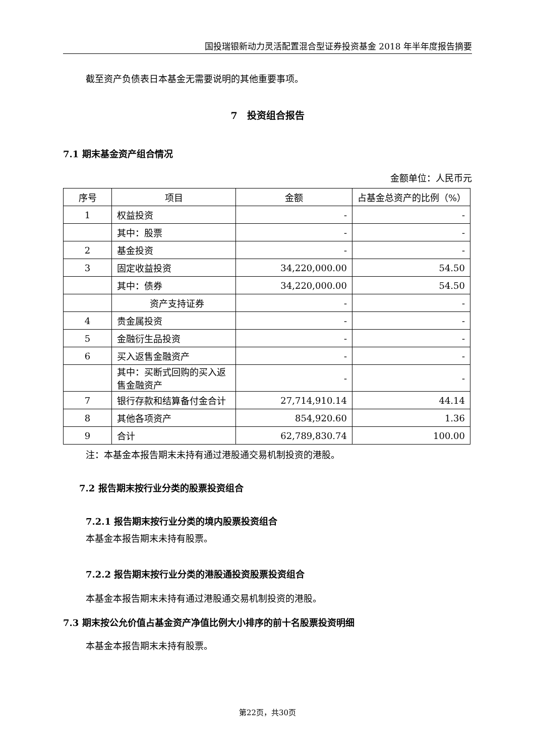国投瑞银新动力灵活配置混合型证券投资基金 2018 年半年度报告摘要
截至资产负债表日本基金无需要说明的其他重要事项。
7　投资组合报告
7.1 期末基金资产组合情况
金额单位：人民币元
| 序号 | 项目 | 金额 | 占基金总资产的比例（%） |
| --- | --- | --- | --- |
| 1 | 权益投资 | - | - |
| | 其中：股票 | - | - |
| 2 | 基金投资 | - | - |
| 3 | 固定收益投资 | 34,220,000.00 | 54.50 |
| | 其中：债券 | 34,220,000.00 | 54.50 |
| | 资产支持证券 | - | - |
| 4 | 贵金属投资 | - | - |
| 5 | 金融衍生品投资 | - | - |
| 6 | 买入返售金融资产 | - | - |
| | 其中：买断式回购的买入返售金融资产 | - | - |
| 7 | 银行存款和结算备付金合计 | 27,714,910.14 | 44.14 |
| 8 | 其他各项资产 | 854,920.60 | 1.36 |
| 9 | 合计 | 62,789,830.74 | 100.00 |
注：本基金本报告期末未持有通过港股通交易机制投资的港股。
7.2 报告期末按行业分类的股票投资组合
7.2.1 报告期末按行业分类的境内股票投资组合
本基金本报告期末未持有股票。
7.2.2 报告期末按行业分类的港股通投资股票投资组合
本基金本报告期末未持有通过港股通交易机制投资的港股。
7.3 期末按公允价值占基金资产净值比例大小排序的前十名股票投资明细
本基金本报告期末未持有股票。
第22页，共30页